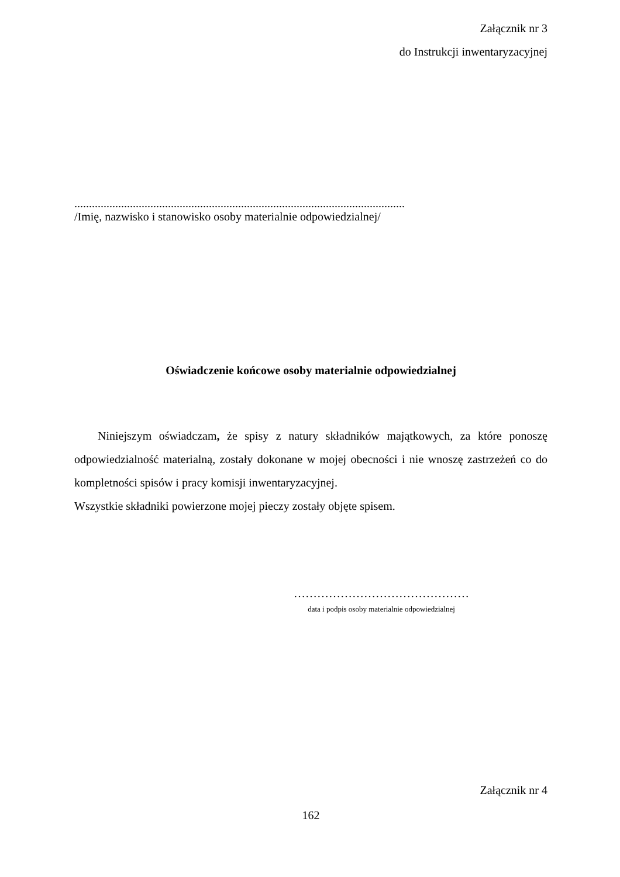Załącznik nr 3
do Instrukcji inwentaryzacyjnej
.................................................................................................................
/Imię, nazwisko i stanowisko osoby materialnie odpowiedzialnej/
Oświadczenie końcowe osoby materialnie odpowiedzialnej
Niniejszym oświadczam, że spisy z natury składników majątkowych, za które ponoszę odpowiedzialność materialną, zostały dokonane w mojej obecności i nie wnoszę zastrzeżeń co do kompletności spisów i pracy komisji inwentaryzacyjnej.
Wszystkie składniki powierzone mojej pieczy zostały objęte spisem.
………………………………………
data i podpis osoby materialnie odpowiedzialnej
Załącznik nr 4
162